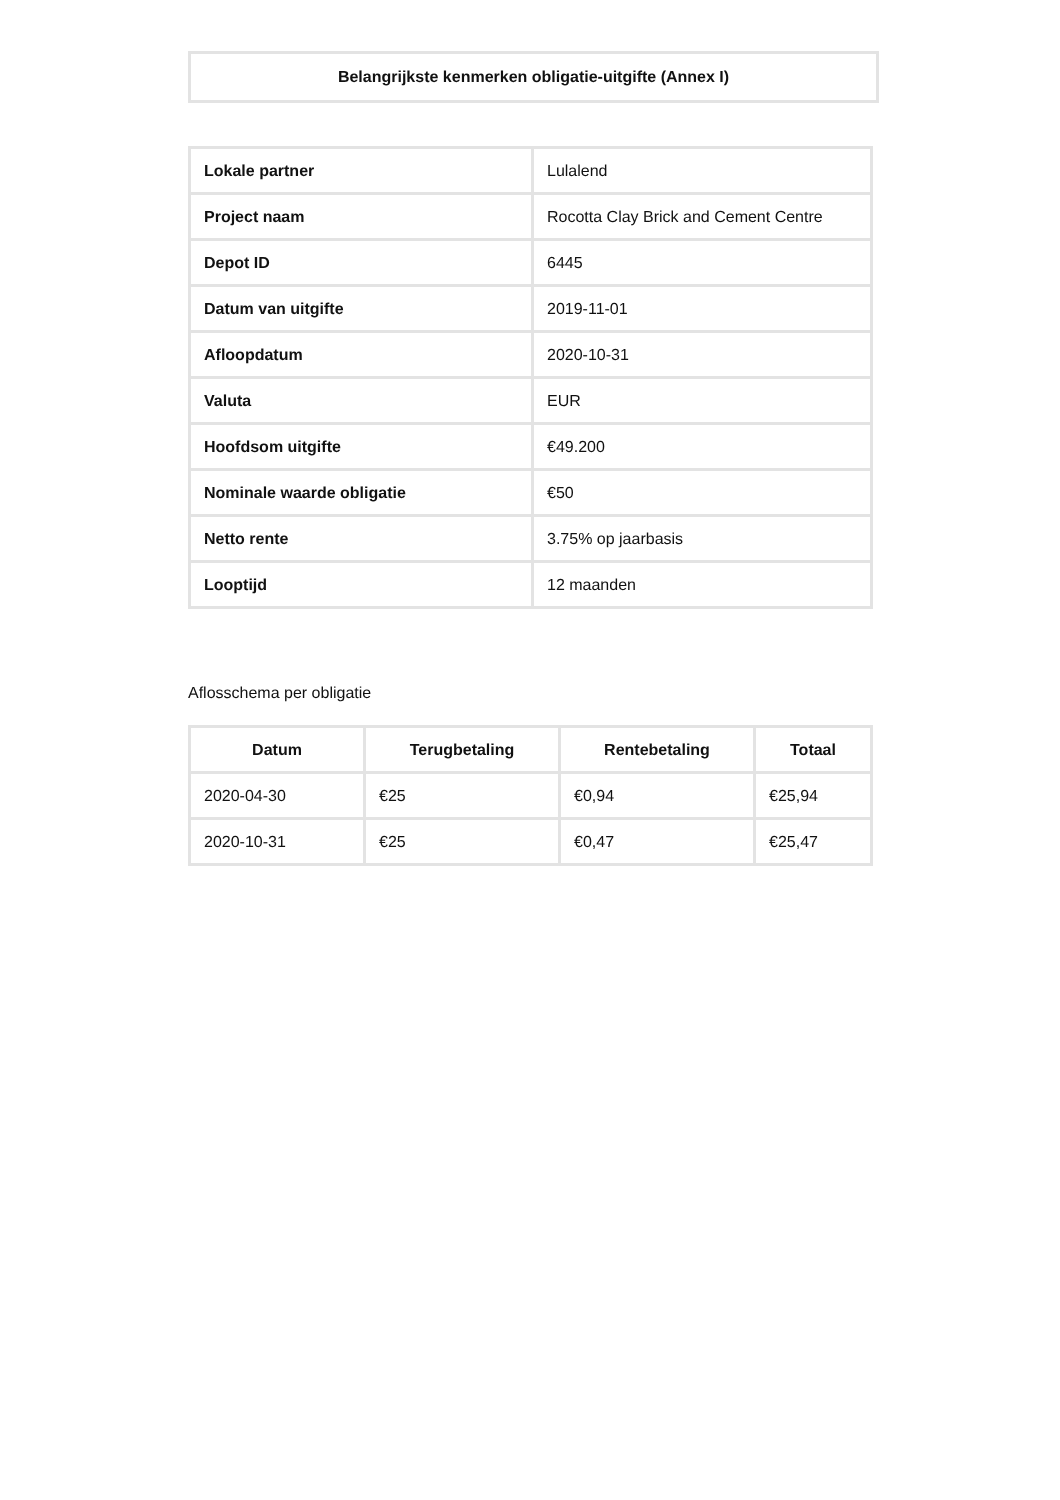Belangrijkste kenmerken obligatie-uitgifte (Annex I)
| Lokale partner | Lulalend |
| Project naam | Rocotta Clay Brick and Cement Centre |
| Depot ID | 6445 |
| Datum van uitgifte | 2019-11-01 |
| Afloopdatum | 2020-10-31 |
| Valuta | EUR |
| Hoofdsom uitgifte | €49.200 |
| Nominale waarde obligatie | €50 |
| Netto rente | 3.75% op jaarbasis |
| Looptijd | 12 maanden |
Aflosschema per obligatie
| Datum | Terugbetaling | Rentebetaling | Totaal |
| --- | --- | --- | --- |
| 2020-04-30 | €25 | €0,94 | €25,94 |
| 2020-10-31 | €25 | €0,47 | €25,47 |